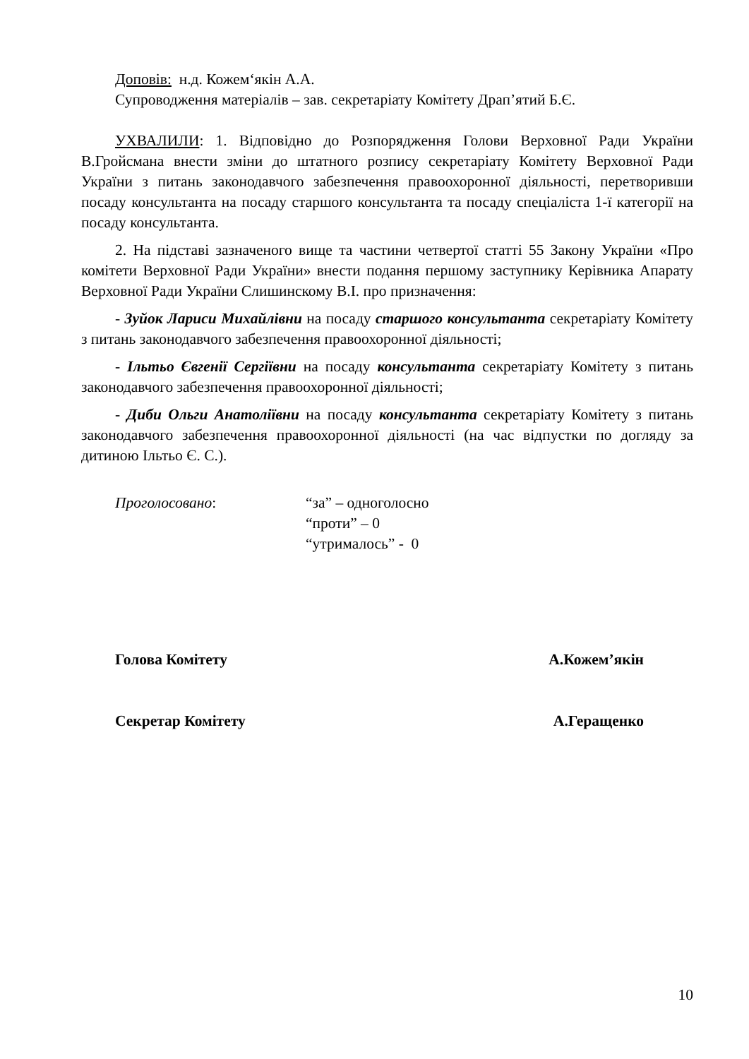Доповів: н.д. Кожем‘якін А.А.
Супроводження матеріалів – зав. секретаріату Комітету Драп’ятий Б.Є.
УХВАЛИЛИ: 1. Відповідно до Розпорядження Голови Верховної Ради України В.Гройсмана внести зміни до штатного розпису секретаріату Комітету Верховної Ради України з питань законодавчого забезпечення правоохоронної діяльності, перетворивши посаду консультанта на посаду старшого консультанта та посаду спеціаліста 1-ї категорії на посаду консультанта.
2. На підставі зазначеного вище та частини четвертої статті 55 Закону України «Про комітети Верховної Ради України» внести подання першому заступнику Керівника Апарату Верховної Ради України Слишинскому В.І. про призначення:
- Зуйок Лариси Михайлівни на посаду старшого консультанта секретаріату Комітету з питань законодавчого забезпечення правоохоронної діяльності;
- Ільтьо Євгенії Сергіївни на посаду консультанта секретаріату Комітету з питань законодавчого забезпечення правоохоронної діяльності;
- Диби Ольги Анатоліївни на посаду консультанта секретаріату Комітету з питань законодавчого забезпечення правоохоронної діяльності (на час відпустки по догляду за дитиною Ільтьо Є. С.).
Проголосовано: “за” – одноголосно
“проти” – 0
“утрималось” - 0
Голова Комітету А.Кожем’якін
Секретар Комітету А.Геращенко
10